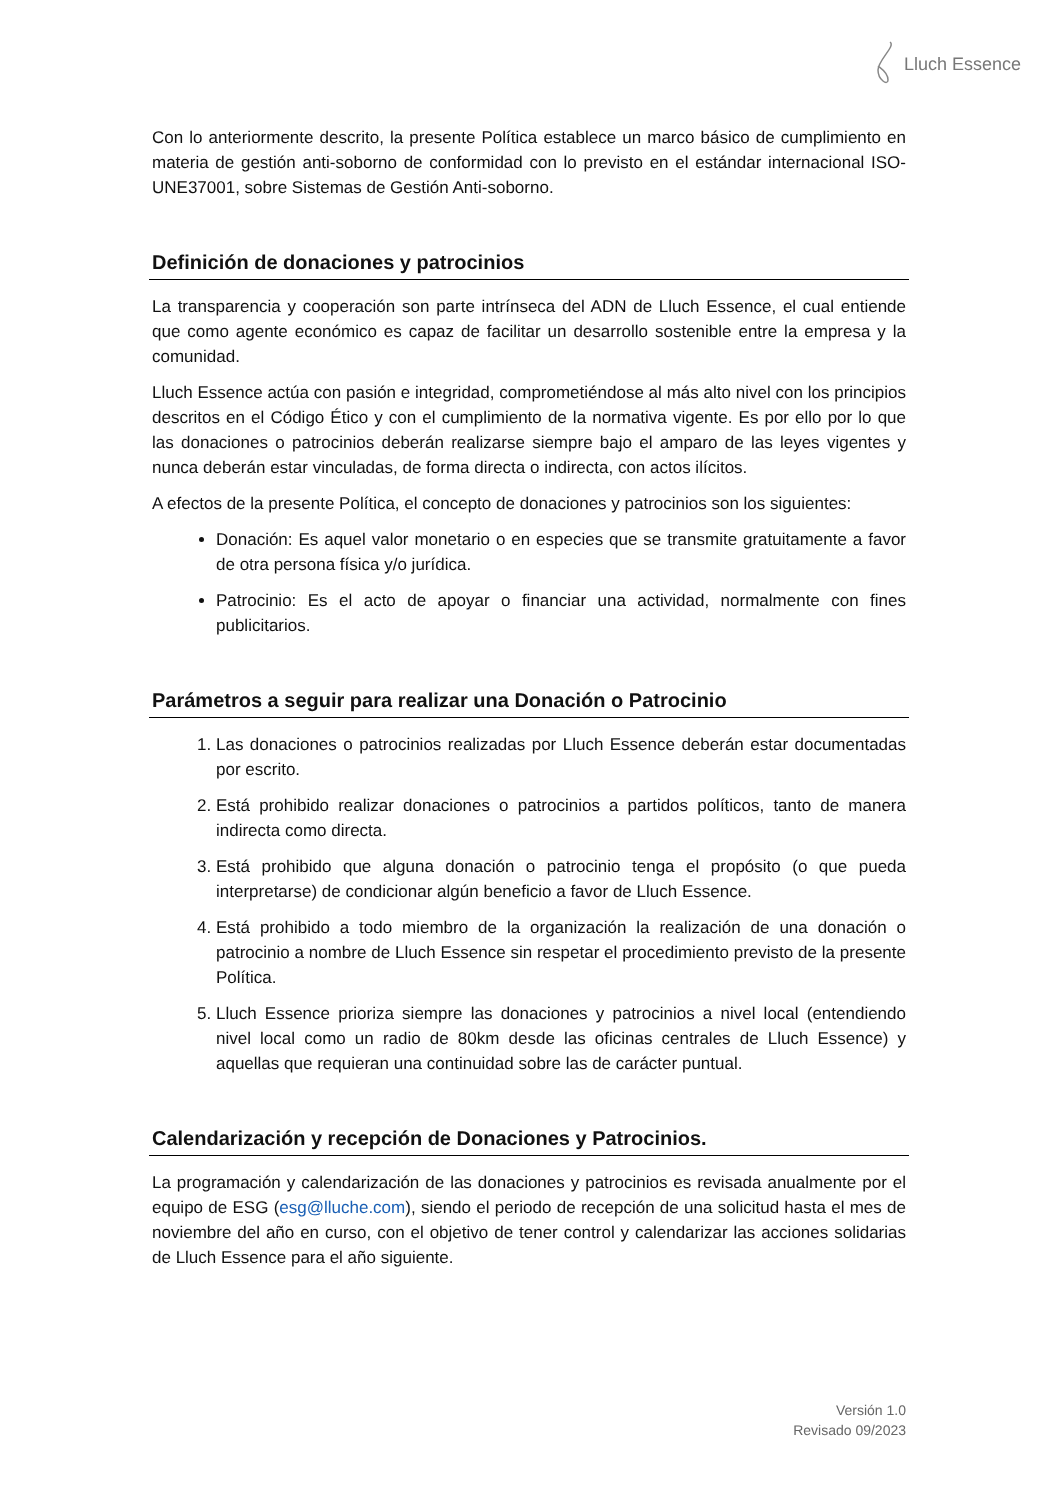Lluch Essence
Con lo anteriormente descrito, la presente Política establece un marco básico de cumplimiento en materia de gestión anti-soborno de conformidad con lo previsto en el estándar internacional ISO-UNE37001, sobre Sistemas de Gestión Anti-soborno.
Definición de donaciones y patrocinios
La transparencia y cooperación son parte intrínseca del ADN de Lluch Essence, el cual entiende que como agente económico es capaz de facilitar un desarrollo sostenible entre la empresa y la comunidad.
Lluch Essence actúa con pasión e integridad, comprometiéndose al más alto nivel con los principios descritos en el Código Ético y con el cumplimiento de la normativa vigente. Es por ello por lo que las donaciones o patrocinios deberán realizarse siempre bajo el amparo de las leyes vigentes y nunca deberán estar vinculadas, de forma directa o indirecta, con actos ilícitos.
A efectos de la presente Política, el concepto de donaciones y patrocinios son los siguientes:
Donación: Es aquel valor monetario o en especies que se transmite gratuitamente a favor de otra persona física y/o jurídica.
Patrocinio: Es el acto de apoyar o financiar una actividad, normalmente con fines publicitarios.
Parámetros a seguir para realizar una Donación o Patrocinio
1. Las donaciones o patrocinios realizadas por Lluch Essence deberán estar documentadas por escrito.
2. Está prohibido realizar donaciones o patrocinios a partidos políticos, tanto de manera indirecta como directa.
3. Está prohibido que alguna donación o patrocinio tenga el propósito (o que pueda interpretarse) de condicionar algún beneficio a favor de Lluch Essence.
4. Está prohibido a todo miembro de la organización la realización de una donación o patrocinio a nombre de Lluch Essence sin respetar el procedimiento previsto de la presente Política.
5. Lluch Essence prioriza siempre las donaciones y patrocinios a nivel local (entendiendo nivel local como un radio de 80km desde las oficinas centrales de Lluch Essence) y aquellas que requieran una continuidad sobre las de carácter puntual.
Calendarización y recepción de Donaciones y Patrocinios.
La programación y calendarización de las donaciones y patrocinios es revisada anualmente por el equipo de ESG (esg@lluche.com), siendo el periodo de recepción de una solicitud hasta el mes de noviembre del año en curso, con el objetivo de tener control y calendarizar las acciones solidarias de Lluch Essence para el año siguiente.
Versión 1.0
Revisado 09/2023